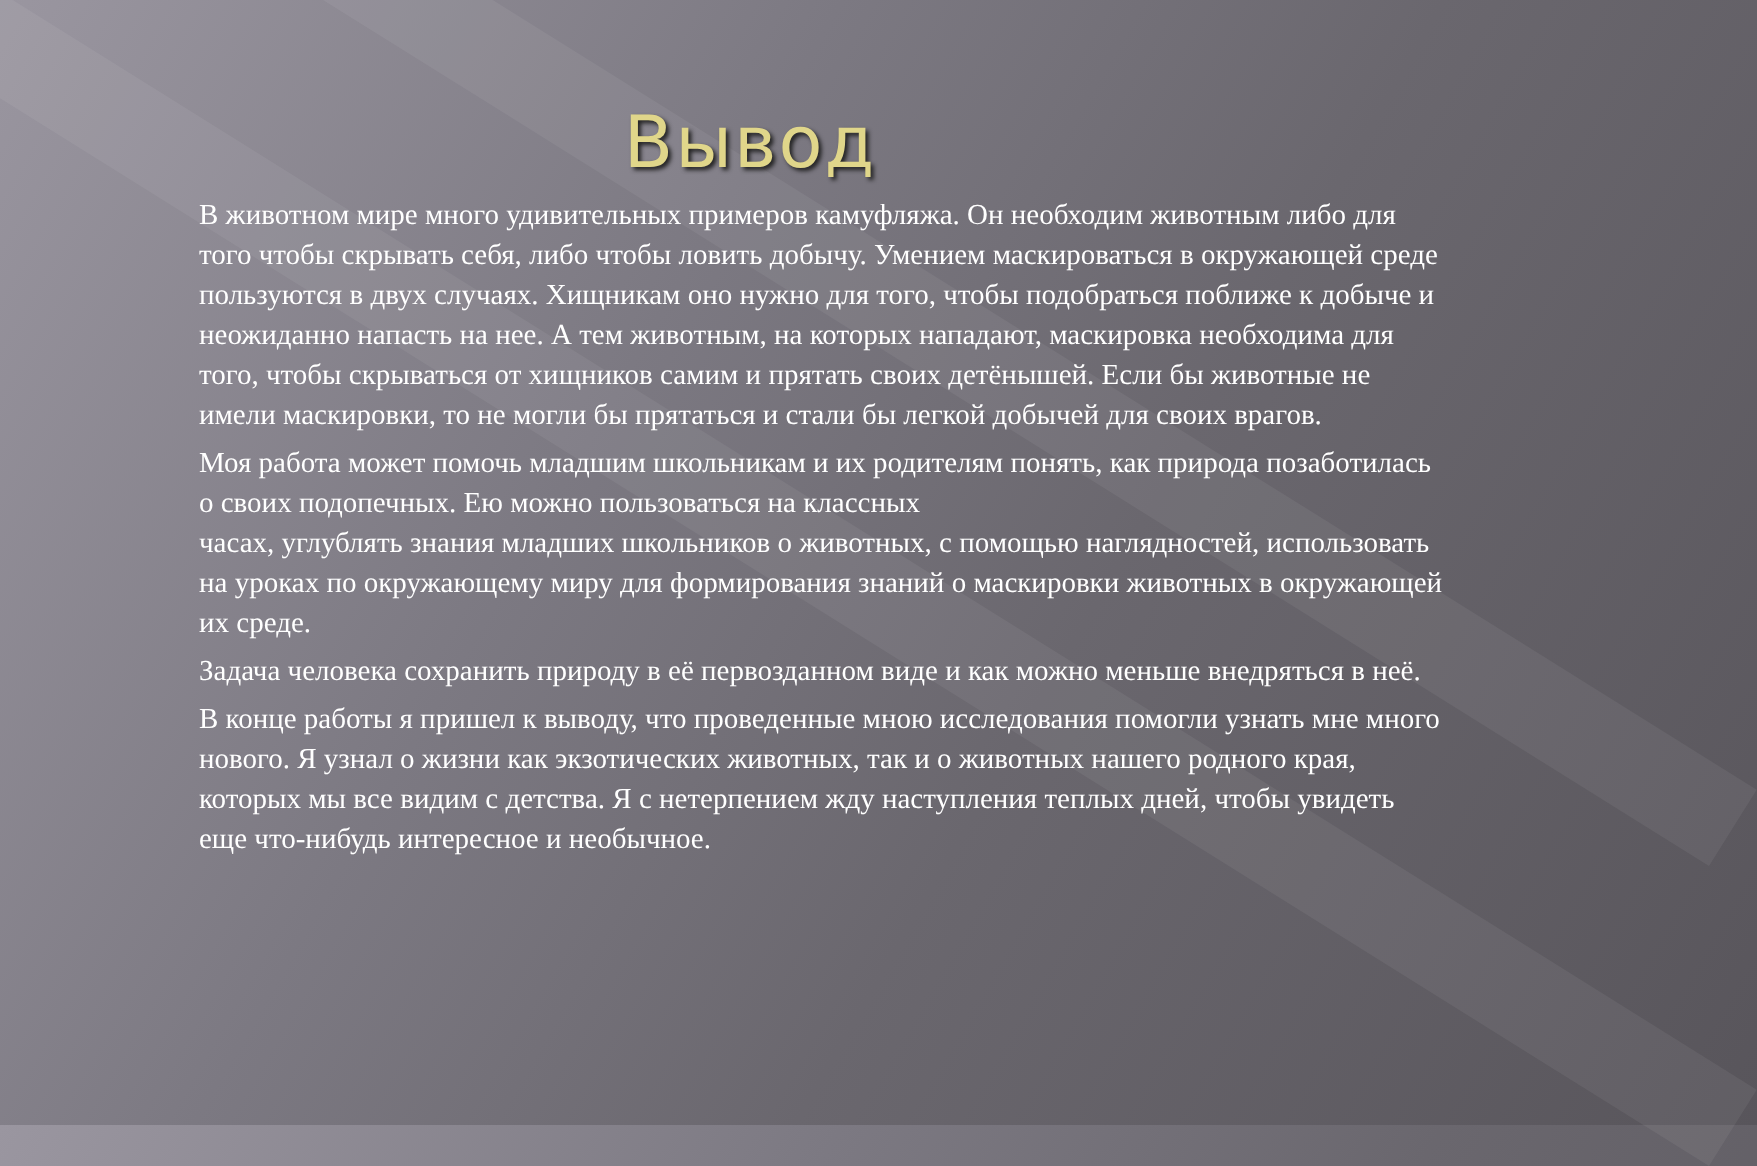Вывод
В животном мире много удивительных примеров камуфляжа. Он необходим животным либо для того чтобы скрывать себя, либо чтобы ловить добычу. Умением маскироваться в окружающей среде пользуются в двух случаях. Хищникам оно нужно для того, чтобы подобраться поближе к добыче и неожиданно напасть на нее. А тем животным, на которых нападают, маскировка необходима для того, чтобы скрываться от хищников самим и прятать своих детёнышей. Если бы животные не имели маскировки, то не могли бы прятаться и стали бы легкой добычей для своих врагов.
Моя работа может помочь младшим школьникам и их родителям понять, как природа позаботилась о своих подопечных. Ею можно пользоваться на классных
часах, углублять знания младших школьников о животных, с помощью наглядностей, использовать на уроках по окружающему миру для формирования знаний о маскировки животных в окружающей их среде.
Задача человека сохранить природу в её первозданном виде и как можно меньше внедряться в неё.
В конце работы я пришел к выводу, что проведенные мною исследования помогли узнать мне много нового. Я узнал о жизни как экзотических животных, так и о животных нашего родного края, которых мы все видим с детства. Я с нетерпением жду наступления теплых дней, чтобы увидеть еще что-нибудь интересное и необычное.